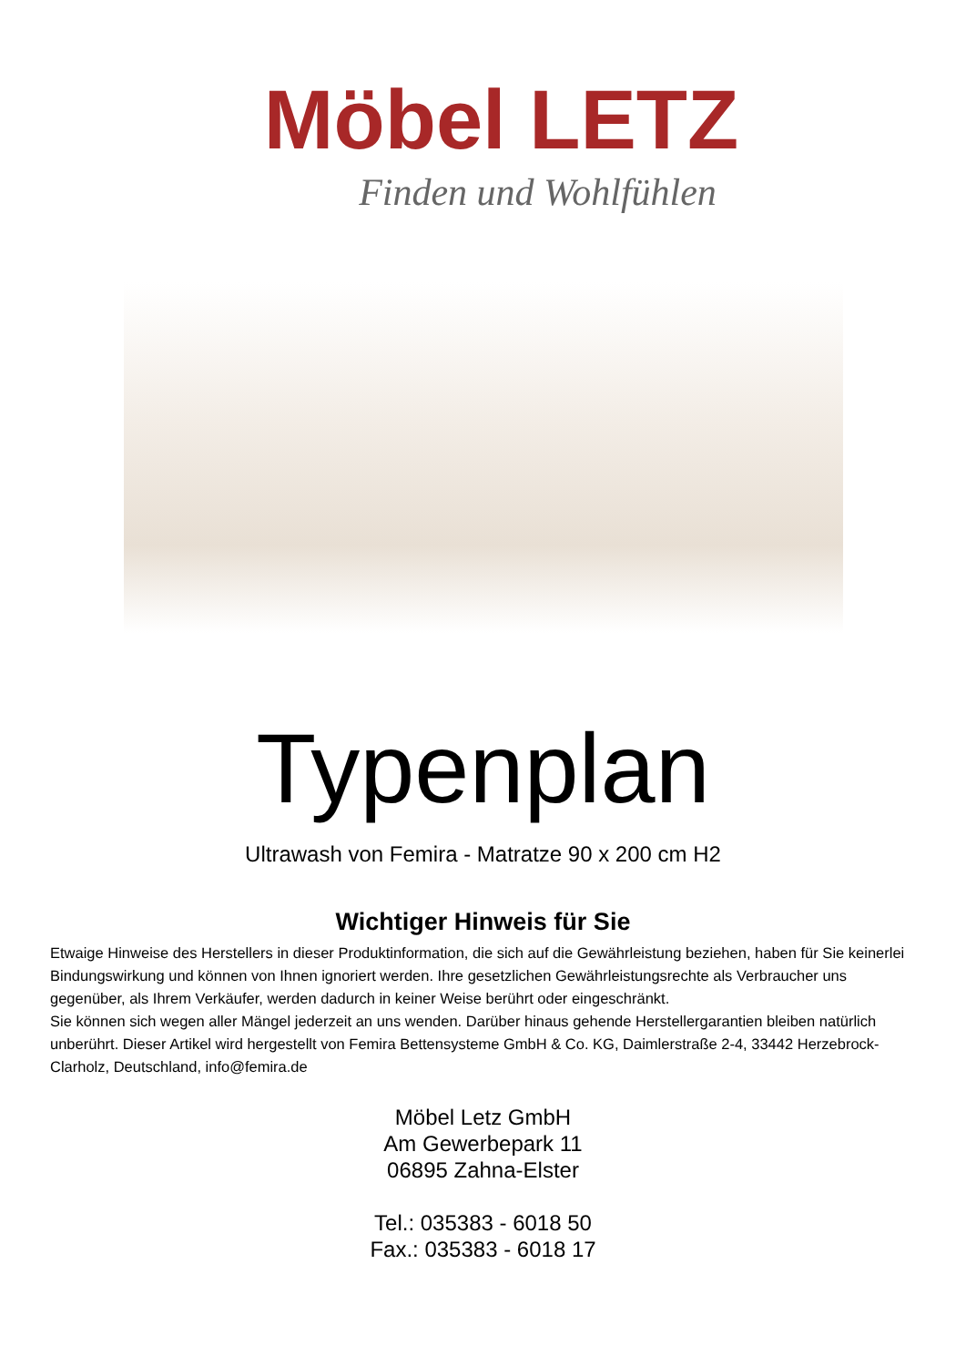Möbel LETZ
Finden und Wohlfühlen
Typenplan
Ultrawash von Femira - Matratze 90 x 200 cm H2
Wichtiger Hinweis für Sie
Etwaige Hinweise des Herstellers in dieser Produktinformation, die sich auf die Gewährleistung beziehen, haben für Sie keinerlei Bindungswirkung und können von Ihnen ignoriert werden. Ihre gesetzlichen Gewährleistungsrechte als Verbraucher uns gegenüber, als Ihrem Verkäufer, werden dadurch in keiner Weise berührt oder eingeschränkt.
Sie können sich wegen aller Mängel jederzeit an uns wenden. Darüber hinaus gehende Herstellergarantien bleiben natürlich unberührt. Dieser Artikel wird hergestellt von Femira Bettensysteme GmbH & Co. KG, Daimlerstraße 2-4, 33442 Herzebrock-Clarholz, Deutschland, info@femira.de
Möbel Letz GmbH
Am Gewerbepark 11
06895 Zahna-Elster
Tel.: 035383 - 6018 50
Fax.: 035383 - 6018 17